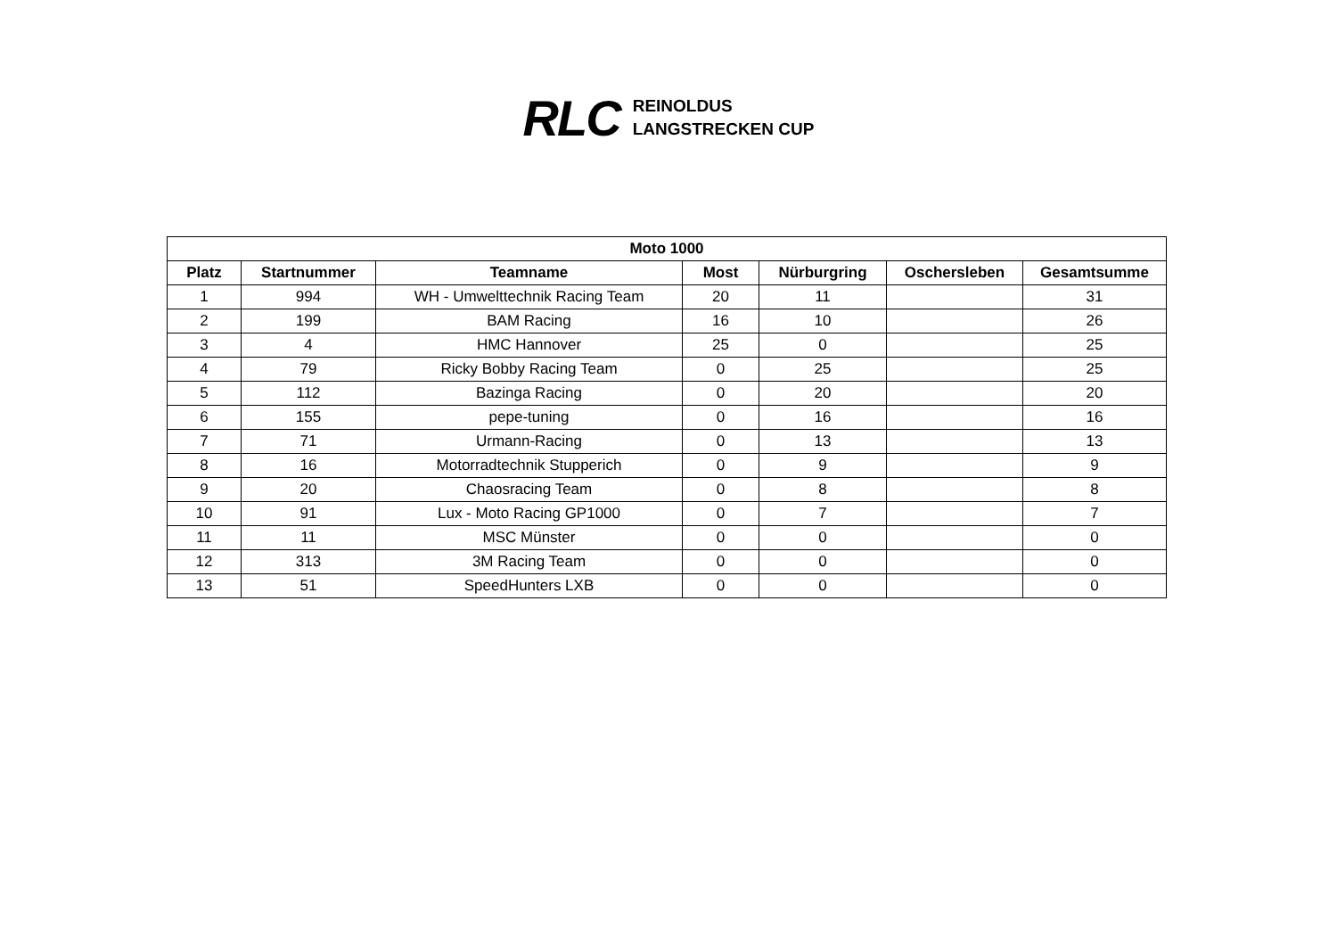RLC
REINOLDUS
LANGSTRECKEN CUP
| Moto 1000 | | | | | | |
| --- | --- | --- | --- | --- | --- | --- |
| Platz | Startnummer | Teamname | Most | Nürburgring | Oschersleben | Gesamtsumme |
| 1 | 994 | WH - Umwelttechnik Racing Team | 20 | 11 | | 31 |
| 2 | 199 | BAM Racing | 16 | 10 | | 26 |
| 3 | 4 | HMC Hannover | 25 | 0 | | 25 |
| 4 | 79 | Ricky Bobby Racing Team | 0 | 25 | | 25 |
| 5 | 112 | Bazinga Racing | 0 | 20 | | 20 |
| 6 | 155 | pepe-tuning | 0 | 16 | | 16 |
| 7 | 71 | Urmann-Racing | 0 | 13 | | 13 |
| 8 | 16 | Motorradtechnik Stupperich | 0 | 9 | | 9 |
| 9 | 20 | Chaosracing Team | 0 | 8 | | 8 |
| 10 | 91 | Lux - Moto Racing GP1000 | 0 | 7 | | 7 |
| 11 | 11 | MSC Münster | 0 | 0 | | 0 |
| 12 | 313 | 3M Racing Team | 0 | 0 | | 0 |
| 13 | 51 | SpeedHunters LXB | 0 | 0 | | 0 |